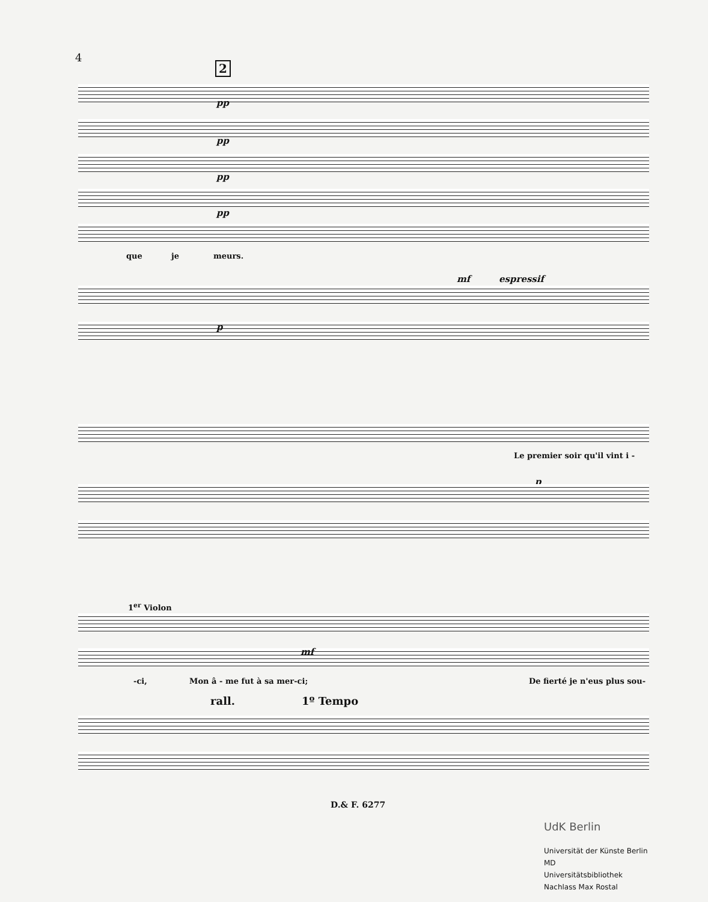4
2
pp
pp
pp
pp
que je meurs.
mf espressif
p
Le premier soir qu'il vint i -
p
1<sup>er</sup> Violon
mf
-ci, Mon â - me fut à sa mer-ci; De fierté je n'eus plus sou-
rall. 1º Tempo
D.& F. 6277
UdK Berlin
Universität der Künste Berlin
MD
Universitätsbibliothek
Nachlass Max Rostal